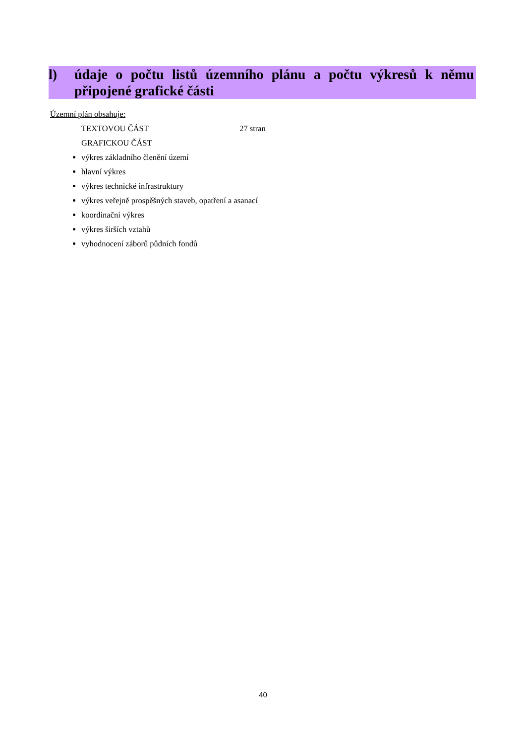l) údaje o počtu listů územního plánu a počtu výkresů k němu připojené grafické části
Územní plán obsahuje:
TEXTOVOU ČÁST 27 stran
GRAFICKOU ČÁST
výkres základního členění území
hlavní výkres
výkres technické infrastruktury
výkres veřejně prospěšných staveb, opatření a asanací
koordinační výkres
výkres širších vztahů
vyhodnocení záborů půdních fondů
40